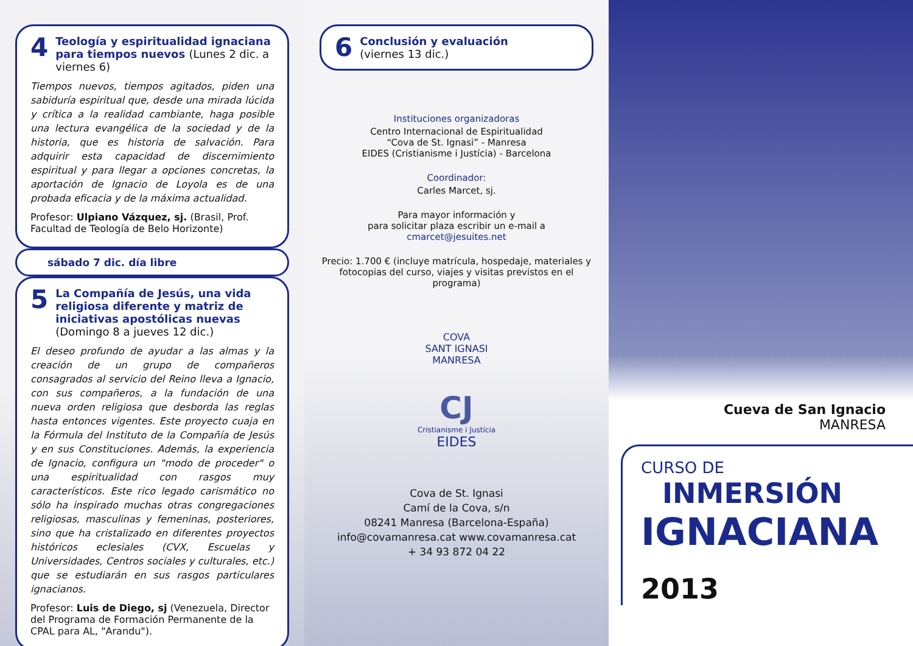4 Teología y espiritualidad ignaciana para tiempos nuevos (Lunes 2 dic. a viernes 6)
Tiempos nuevos, tiempos agitados, piden una sabiduría espiritual que, desde una mirada lúcida y crítica a la realidad cambiante, haga posible una lectura evangélica de la sociedad y de la historia, que es historia de salvación. Para adquirir esta capacidad de discernimiento espiritual y para llegar a opciones concretas, la aportación de Ignacio de Loyola es de una probada eficacia y de la máxima actualidad.
Profesor: Ulpiano Vázquez, sj. (Brasil, Prof. Facultad de Teología de Belo Horizonte)
sábado 7 dic. día libre
5 La Compañía de Jesús, una vida religiosa diferente y matriz de iniciativas apostólicas nuevas (Domingo 8 a jueves 12 dic.)
El deseo profundo de ayudar a las almas y la creación de un grupo de compañeros consagrados al servicio del Reino lleva a Ignacio, con sus compañeros, a la fundación de una nueva orden religiosa que desborda las reglas hasta entonces vigentes. Este proyecto cuaja en la Fórmula del Instituto de la Compañía de Jesús y en sus Constituciones. Además, la experiencia de Ignacio, configura un "modo de proceder" o una espiritualidad con rasgos muy característicos. Este rico legado carismático no sólo ha inspirado muchas otras congregaciones religiosas, masculinas y femeninas, posteriores, sino que ha cristalizado en diferentes proyectos históricos eclesiales (CVX, Escuelas y Universidades, Centros sociales y culturales, etc.) que se estudiarán en sus rasgos particulares ignacianos.
Profesor: Luis de Diego, sj (Venezuela, Director del Programa de Formación Permanente de la CPAL para AL, "Arandu").
6 Conclusión y evaluación
(viernes 13 dic.)
Instituciones organizadoras
Centro Internacional de Espiritualidad
“Cova de St. Ignasi” - Manresa
EIDES (Cristianisme i Justícia) - Barcelona
Coordinador:
Carles Marcet, sj.
Para mayor información y
para solicitar plaza escribir un e-mail a
cmarcet@jesuites.net
Precio: 1.700 € (incluye matrícula, hospedaje, materiales y fotocopias del curso, viajes y visitas previstos en el programa)
COVA
SANT IGNASI
MANRESA
CJ
Cristianisme i Justícia
EIDES
Cova de St. Ignasi
Camí de la Cova, s/n
08241 Manresa (Barcelona-España)
info@covamanresa.cat www.covamanresa.cat
+ 34 93 872 04 22
Cueva de San Ignacio
MANRESA
CURSO DE
INMERSIÓN
IGNACIANA
2013